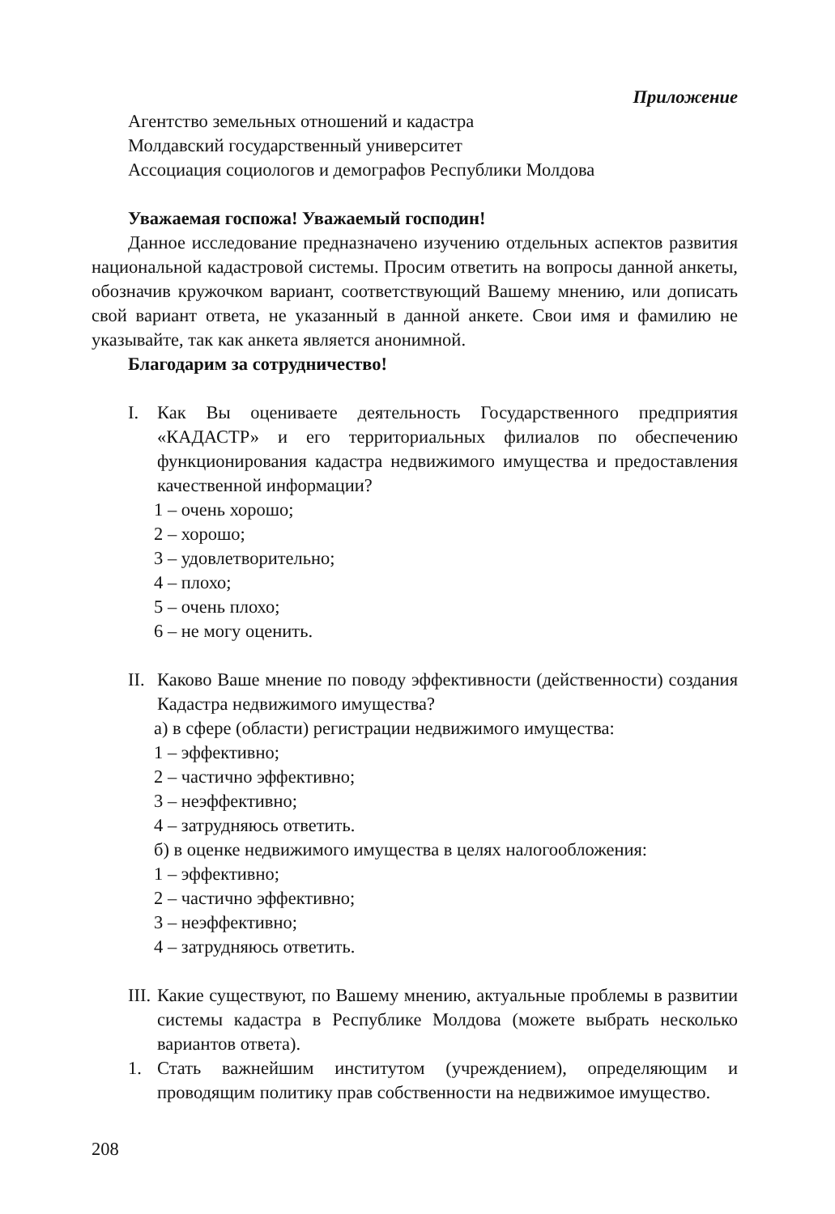Приложение
Агентство земельных отношений и кадастра
Молдавский государственный университет
Ассоциация социологов и демографов Республики Молдова
Уважаемая госпожа! Уважаемый господин!
Данное исследование предназначено изучению отдельных аспектов развития национальной кадастровой системы. Просим ответить на вопросы данной анкеты, обозначив кружочком вариант, соответствующий Вашему мнению, или дописать свой вариант ответа, не указанный в данной анкете. Свои имя и фамилию не указывайте, так как анкета является анонимной.
Благодарим за сотрудничество!
I. Как Вы оцениваете деятельность Государственного предприятия «КАДАСТР» и его территориальных филиалов по обеспечению функционирования кадастра недвижимого имущества и предоставления качественной информации?
1 – очень хорошо;
2 – хорошо;
3 – удовлетворительно;
4 – плохо;
5 – очень плохо;
6 – не могу оценить.
II. Каково Ваше мнение по поводу эффективности (действенности) создания Кадастра недвижимого имущества?
а) в сфере (области) регистрации недвижимого имущества:
1 – эффективно;
2 – частично эффективно;
3 – неэффективно;
4 – затрудняюсь ответить.
б) в оценке недвижимого имущества в целях налогообложения:
1 – эффективно;
2 – частично эффективно;
3 – неэффективно;
4 – затрудняюсь ответить.
III. Какие существуют, по Вашему мнению, актуальные проблемы в развитии системы кадастра в Республике Молдова (можете выбрать несколько вариантов ответа).
1. Стать важнейшим институтом (учреждением), определяющим и проводящим политику прав собственности на недвижимое имущество.
208